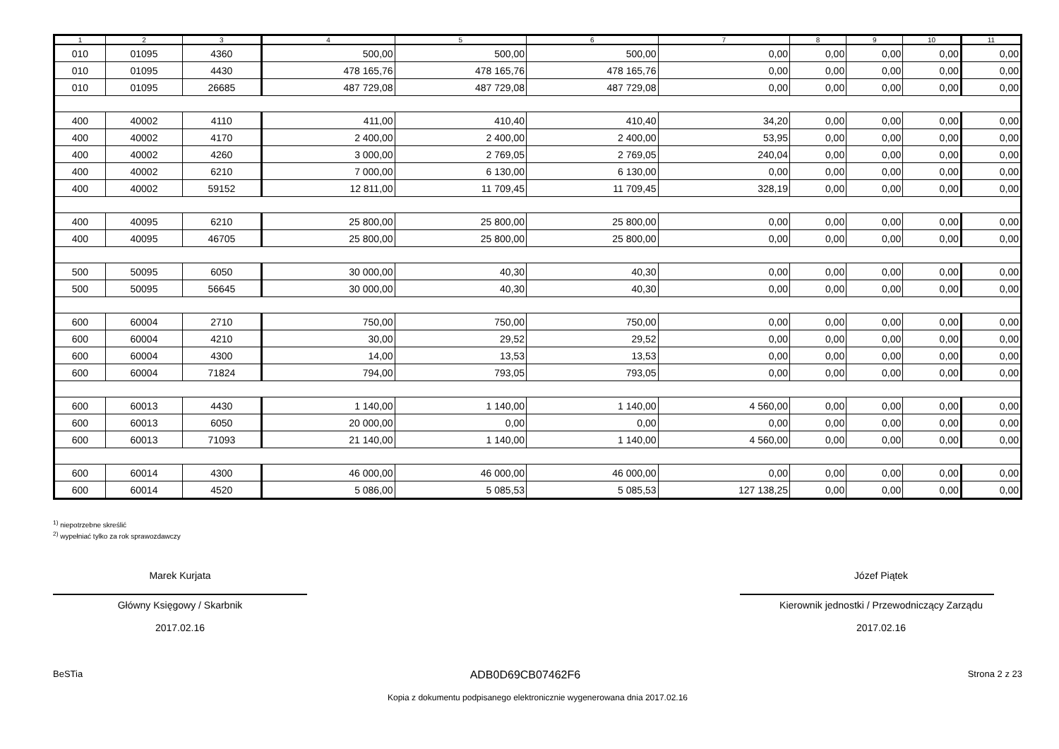| 1 | 2 | 3 | 4 | 5 | 6 | 7 | 8 | 9 | 10 | 11 |
| --- | --- | --- | --- | --- | --- | --- | --- | --- | --- | --- |
| 010 | 01095 | 4360 | 500,00 | 500,00 | 500,00 | 0,00 | 0,00 | 0,00 | 0,00 | 0,00 |
| 010 | 01095 | 4430 | 478 165,76 | 478 165,76 | 478 165,76 | 0,00 | 0,00 | 0,00 | 0,00 | 0,00 |
| 010 | 01095 | 26685 | 487 729,08 | 487 729,08 | 487 729,08 | 0,00 | 0,00 | 0,00 | 0,00 | 0,00 |
| 400 | 40002 | 4110 | 411,00 | 410,40 | 410,40 | 34,20 | 0,00 | 0,00 | 0,00 | 0,00 |
| 400 | 40002 | 4170 | 2 400,00 | 2 400,00 | 2 400,00 | 53,95 | 0,00 | 0,00 | 0,00 | 0,00 |
| 400 | 40002 | 4260 | 3 000,00 | 2 769,05 | 2 769,05 | 240,04 | 0,00 | 0,00 | 0,00 | 0,00 |
| 400 | 40002 | 6210 | 7 000,00 | 6 130,00 | 6 130,00 | 0,00 | 0,00 | 0,00 | 0,00 | 0,00 |
| 400 | 40002 | 59152 | 12 811,00 | 11 709,45 | 11 709,45 | 328,19 | 0,00 | 0,00 | 0,00 | 0,00 |
| 400 | 40095 | 6210 | 25 800,00 | 25 800,00 | 25 800,00 | 0,00 | 0,00 | 0,00 | 0,00 | 0,00 |
| 400 | 40095 | 46705 | 25 800,00 | 25 800,00 | 25 800,00 | 0,00 | 0,00 | 0,00 | 0,00 | 0,00 |
| 500 | 50095 | 6050 | 30 000,00 | 40,30 | 40,30 | 0,00 | 0,00 | 0,00 | 0,00 | 0,00 |
| 500 | 50095 | 56645 | 30 000,00 | 40,30 | 40,30 | 0,00 | 0,00 | 0,00 | 0,00 | 0,00 |
| 600 | 60004 | 2710 | 750,00 | 750,00 | 750,00 | 0,00 | 0,00 | 0,00 | 0,00 | 0,00 |
| 600 | 60004 | 4210 | 30,00 | 29,52 | 29,52 | 0,00 | 0,00 | 0,00 | 0,00 | 0,00 |
| 600 | 60004 | 4300 | 14,00 | 13,53 | 13,53 | 0,00 | 0,00 | 0,00 | 0,00 | 0,00 |
| 600 | 60004 | 71824 | 794,00 | 793,05 | 793,05 | 0,00 | 0,00 | 0,00 | 0,00 | 0,00 |
| 600 | 60013 | 4430 | 1 140,00 | 1 140,00 | 1 140,00 | 4 560,00 | 0,00 | 0,00 | 0,00 | 0,00 |
| 600 | 60013 | 6050 | 20 000,00 | 0,00 | 0,00 | 0,00 | 0,00 | 0,00 | 0,00 | 0,00 |
| 600 | 60013 | 71093 | 21 140,00 | 1 140,00 | 1 140,00 | 4 560,00 | 0,00 | 0,00 | 0,00 | 0,00 |
| 600 | 60014 | 4300 | 46 000,00 | 46 000,00 | 46 000,00 | 0,00 | 0,00 | 0,00 | 0,00 | 0,00 |
| 600 | 60014 | 4520 | 5 086,00 | 5 085,53 | 5 085,53 | 127 138,25 | 0,00 | 0,00 | 0,00 | 0,00 |
<sup>1)</sup> niepotrzebne skreślić
<sup>2)</sup> wypełniać tylko za rok sprawozdawczy
Marek Kurjata
Główny Księgowy / Skarbnik
2017.02.16
Józef Piątek
Kierownik jednostki / Przewodniczący Zarządu
2017.02.16
BeSTia ADB0D69CB07462F6 Strona 2 z 23
Kopia z dokumentu podpisanego elektronicznie wygenerowana dnia 2017.02.16